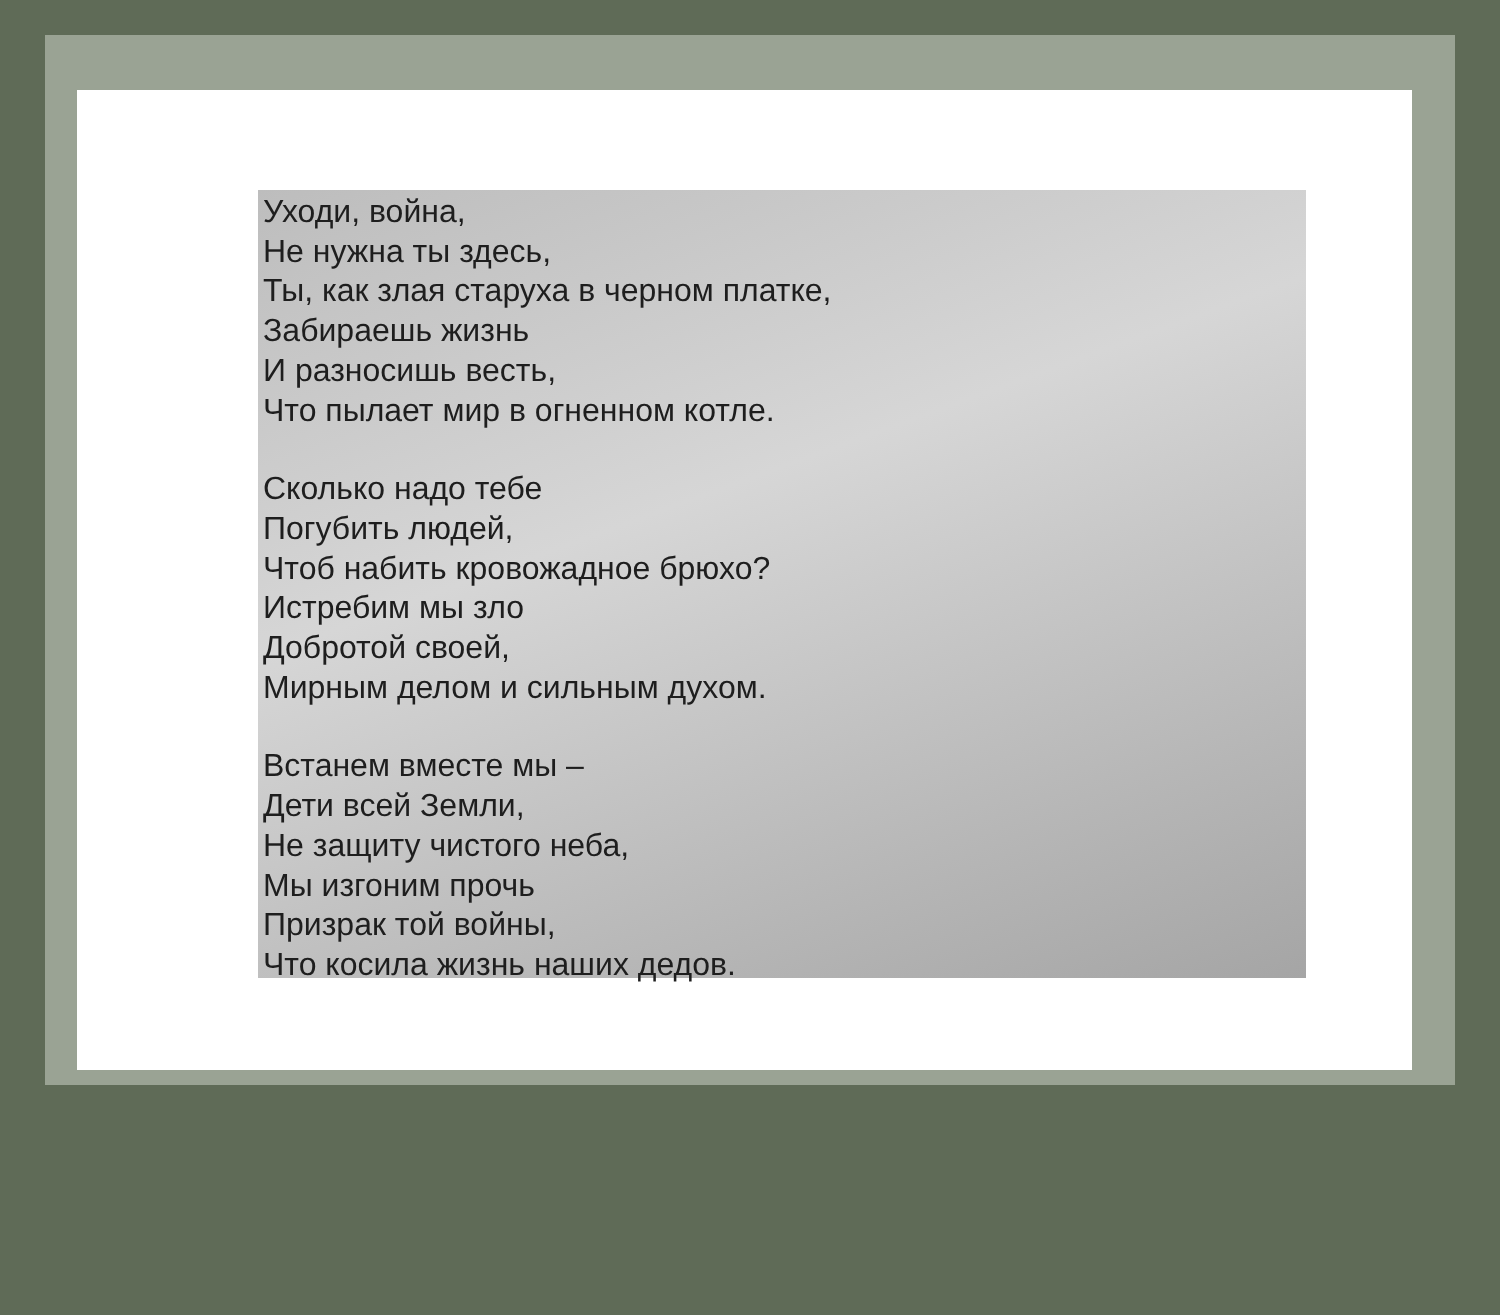Уходи, война,
Не нужна ты здесь,
Ты, как злая старуха в черном платке,
Забираешь жизнь
И разносишь весть,
Что пылает мир в огненном котле.
Сколько надо тебе
Погубить людей,
Чтоб набить кровожадное брюхо?
Истребим мы зло
Добротой своей,
Мирным делом и сильным духом.
Встанем вместе мы –
Дети всей Земли,
Не защиту чистого неба,
Мы изгоним прочь
Призрак той войны,
Что косила жизнь наших дедов.